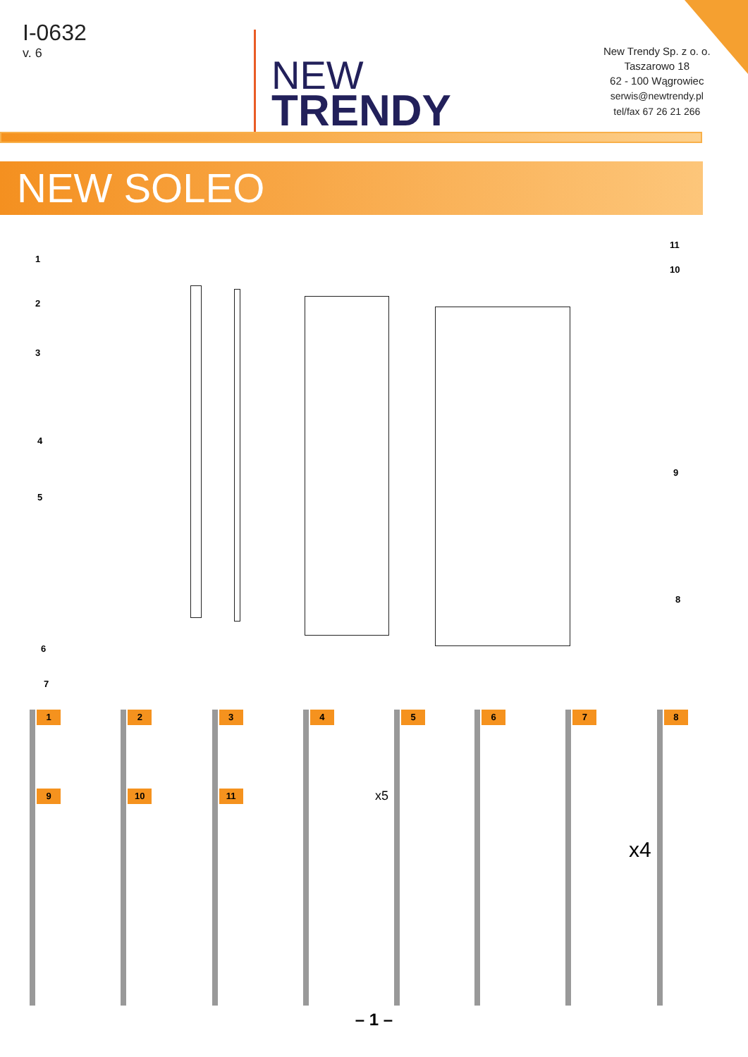I-0632
v. 6
NEW
TRENDY
New Trendy Sp. z o. o.
Taszarowo 18
62 - 100 Wągrowiec
serwis@newtrendy.pl
tel/fax 67 26 21 266
NEW SOLEO
1
11
10
2
3
4
9
5
8
6
7
1
9
2
10
3
11
4
x5
5 6 7
x4
8
– 1 –